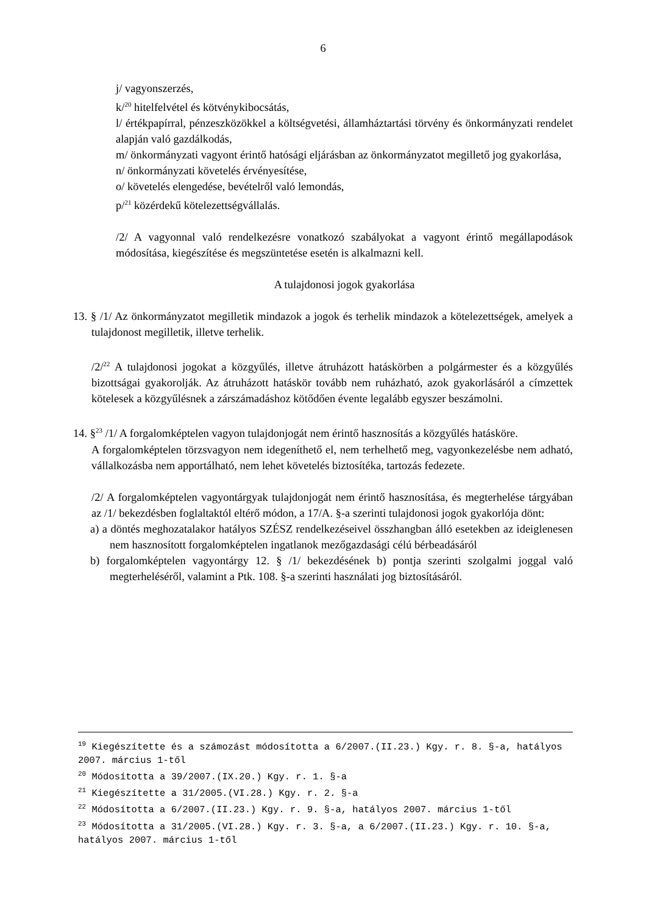6
j/ vagyonszerzés,
k/<sup>20</sup> hitelfelvétel és kötvénykibocsátás,
l/ értékpapírral, pénzeszközökkel a költségvetési, államháztartási törvény és önkormányzati rendelet alapján való gazdálkodás,
m/ önkormányzati vagyont érintő hatósági eljárásban az önkormányzatot megillető jog gyakorlása,
n/ önkormányzati követelés érvényesítése,
o/ követelés elengedése, bevételről való lemondás,
p/<sup>21</sup> közérdekű kötelezettségvállalás.
/2/ A vagyonnal való rendelkezésre vonatkozó szabályokat a vagyont érintő megállapodások módosítása, kiegészítése és megszüntetése esetén is alkalmazni kell.
A tulajdonosi jogok gyakorlása
13. § /1/ Az önkormányzatot megilletik mindazok a jogok és terhelik mindazok a kötelezettségek, amelyek a tulajdonost megilletik, illetve terhelik.
/2/<sup>22</sup> A tulajdonosi jogokat a közgyűlés, illetve átruházott hatáskörben a polgármester és a közgyűlés bizottságai gyakorolják. Az átruházott hatáskör tovább nem ruházható, azok gyakorlásáról a címzettek kötelesek a közgyűlésnek a zárszámadáshoz kötődően évente legalább egyszer beszámolni.
14. §<sup>23</sup> /1/ A forgalomképtelen vagyon tulajdonjogát nem érintő hasznosítás a közgyűlés hatásköre.
A forgalomképtelen törzsvagyon nem idegeníthető el, nem terhelhető meg, vagyonkezelésbe nem adható, vállalkozásba nem apportálható, nem lehet követelés biztosítéka, tartozás fedezete.
/2/ A forgalomképtelen vagyontárgyak tulajdonjogát nem érintő hasznosítása, és megterhelése tárgyában az /1/ bekezdésben foglaltaktól eltérő módon, a 17/A. §-a szerinti tulajdonosi jogok gyakorlója dönt:
a) a döntés meghozatalakor hatályos SZÉSZ rendelkezéseivel összhangban álló esetekben az ideiglenesen nem hasznosított forgalomképtelen ingatlanok mezőgazdasági célú bérbeadásáról
b) forgalomképtelen vagyontárgy 12. § /1/ bekezdésének b) pontja szerinti szolgalmi joggal való megterheléséről, valamint a Ptk. 108. §-a szerinti használati jog biztosításáról.
<sup>19</sup> Kiegészítette és a számozást módosította a 6/2007.(II.23.) Kgy. r. 8. §-a, hatályos 2007. március 1-től
<sup>20</sup> Módosította a 39/2007.(IX.20.) Kgy. r. 1. §-a
<sup>21</sup> Kiegészítette a 31/2005.(VI.28.) Kgy. r. 2. §-a
<sup>22</sup> Módosította a 6/2007.(II.23.) Kgy. r. 9. §-a, hatályos 2007. március 1-től
<sup>23</sup> Módosította a 31/2005.(VI.28.) Kgy. r. 3. §-a, a 6/2007.(II.23.) Kgy. r. 10. §-a, hatályos 2007. március 1-től